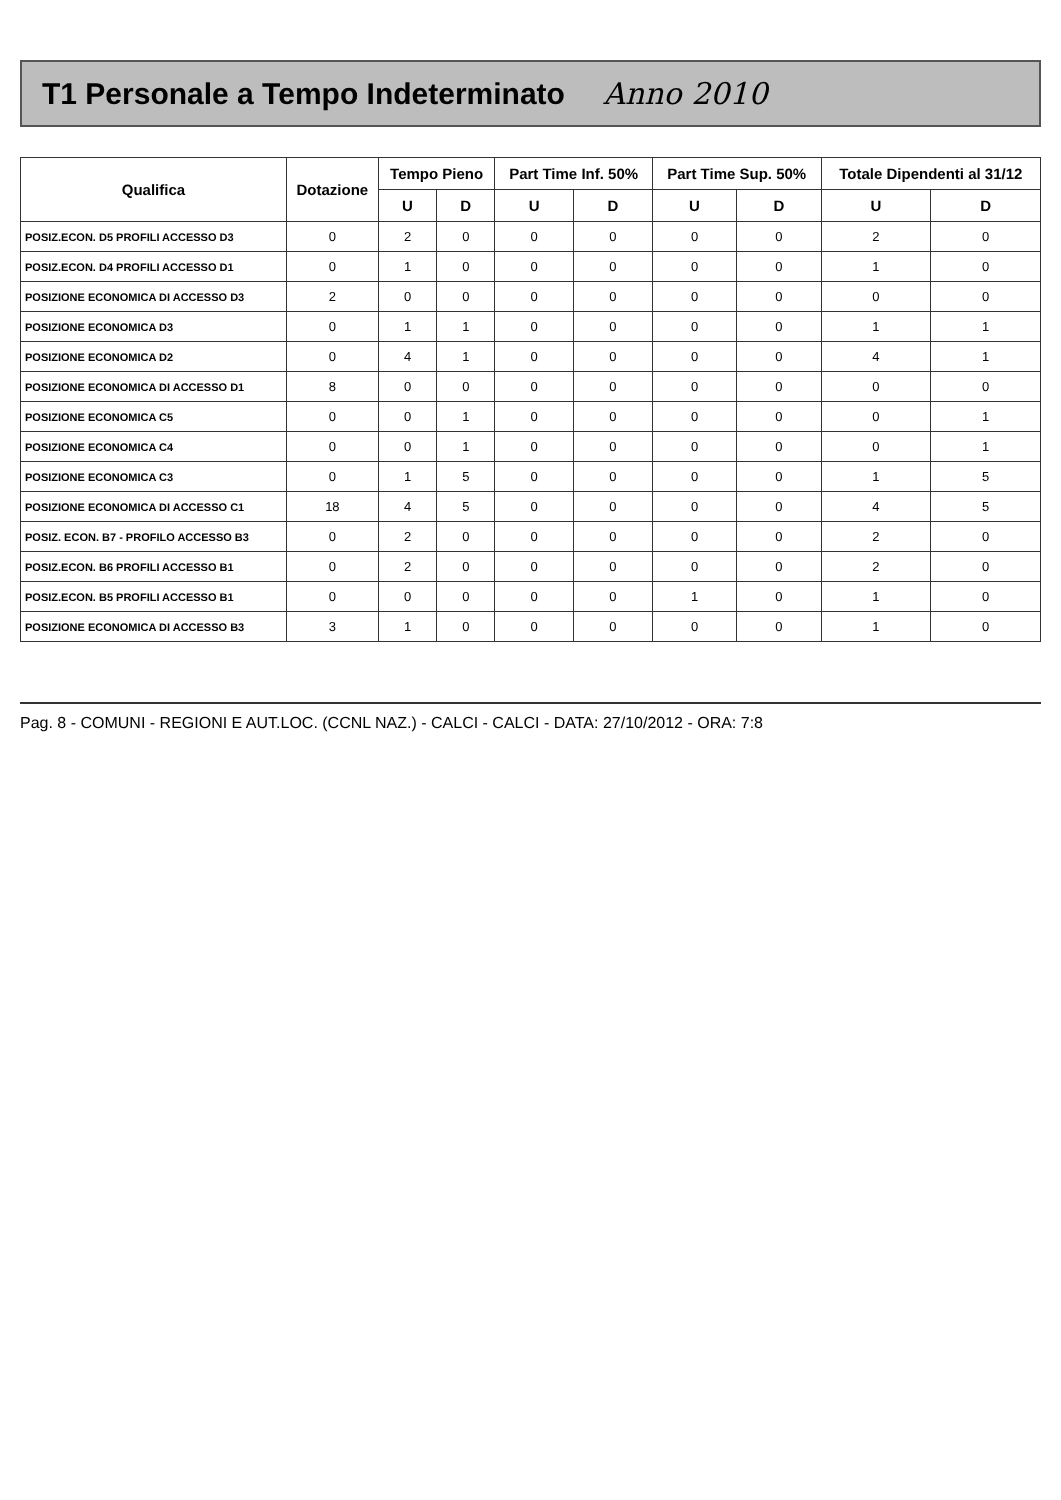T1 Personale a Tempo Indeterminato Anno 2010
| Qualifica | Dotazione | Tempo Pieno | | Part Time Inf. 50% | | Part Time Sup. 50% | | Totale Dipendenti al 31/12 | |
| --- | --- | --- | --- | --- | --- | --- | --- | --- | --- |
| | | U | D | U | D | U | D | U | D |
| POSIZ.ECON. D5 PROFILI ACCESSO D3 | 0 | 2 | 0 | 0 | 0 | 0 | 0 | 2 | 0 |
| POSIZ.ECON. D4 PROFILI ACCESSO D1 | 0 | 1 | 0 | 0 | 0 | 0 | 0 | 1 | 0 |
| POSIZIONE ECONOMICA DI ACCESSO D3 | 2 | 0 | 0 | 0 | 0 | 0 | 0 | 0 | 0 |
| POSIZIONE ECONOMICA D3 | 0 | 1 | 1 | 0 | 0 | 0 | 0 | 1 | 1 |
| POSIZIONE ECONOMICA D2 | 0 | 4 | 1 | 0 | 0 | 0 | 0 | 4 | 1 |
| POSIZIONE ECONOMICA DI ACCESSO D1 | 8 | 0 | 0 | 0 | 0 | 0 | 0 | 0 | 0 |
| POSIZIONE ECONOMICA C5 | 0 | 0 | 1 | 0 | 0 | 0 | 0 | 0 | 1 |
| POSIZIONE ECONOMICA C4 | 0 | 0 | 1 | 0 | 0 | 0 | 0 | 0 | 1 |
| POSIZIONE ECONOMICA C3 | 0 | 1 | 5 | 0 | 0 | 0 | 0 | 1 | 5 |
| POSIZIONE ECONOMICA DI ACCESSO C1 | 18 | 4 | 5 | 0 | 0 | 0 | 0 | 4 | 5 |
| POSIZ. ECON. B7 - PROFILO ACCESSO B3 | 0 | 2 | 0 | 0 | 0 | 0 | 0 | 2 | 0 |
| POSIZ.ECON. B6 PROFILI ACCESSO B1 | 0 | 2 | 0 | 0 | 0 | 0 | 0 | 2 | 0 |
| POSIZ.ECON. B5 PROFILI ACCESSO B1 | 0 | 0 | 0 | 0 | 0 | 1 | 0 | 1 | 0 |
| POSIZIONE ECONOMICA DI ACCESSO B3 | 3 | 1 | 0 | 0 | 0 | 0 | 0 | 1 | 0 |
Pag. 8 - COMUNI - REGIONI E AUT.LOC. (CCNL NAZ.) - CALCI - CALCI - DATA: 27/10/2012 - ORA: 7:8